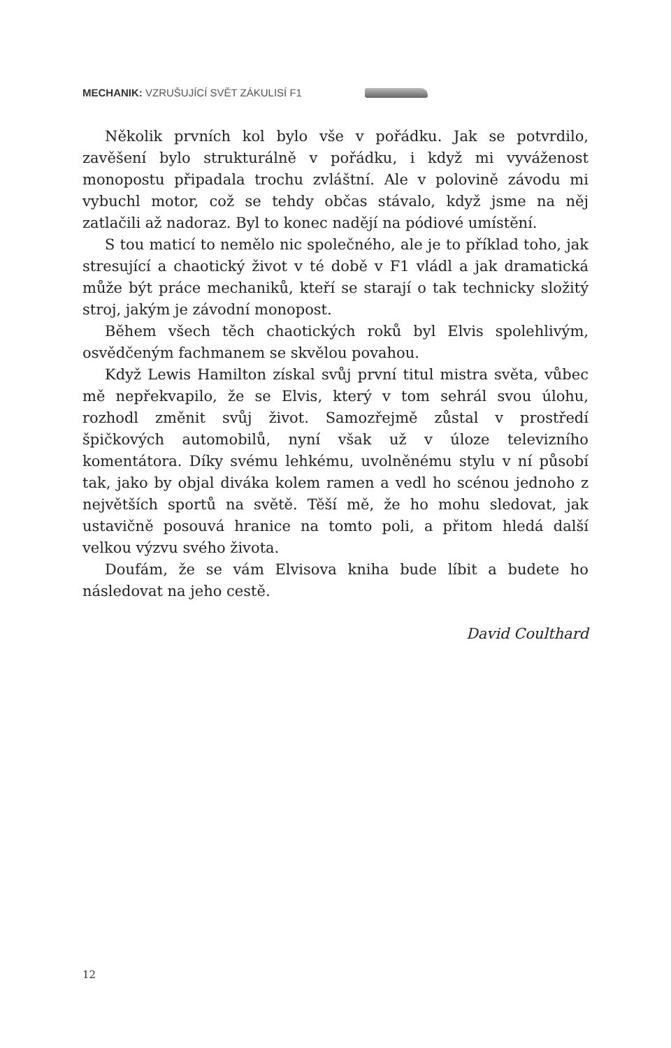MECHANIK: VZRUŠUJÍCÍ SVĚT ZÁKULISÍ F1
Několik prvních kol bylo vše v pořádku. Jak se potvrdilo, zavěšení bylo strukturálně v pořádku, i když mi vyváženost monopostu připadala trochu zvláštní. Ale v polovině závodu mi vybuchl motor, což se tehdy občas stávalo, když jsme na něj zatlačili až nadoraz. Byl to konec nadějí na pódiové umístění.
S tou maticí to nemělo nic společného, ale je to příklad toho, jak stresující a chaotický život v té době v F1 vládl a jak dramatická může být práce mechaniků, kteří se starají o tak technicky složitý stroj, jakým je závodní monopost.
Během všech těch chaotických roků byl Elvis spolehlivým, osvědčeným fachmanem se skvělou povahou.
Když Lewis Hamilton získal svůj první titul mistra světa, vůbec mě nepřekvapilo, že se Elvis, který v tom sehrál svou úlohu, rozhodl změnit svůj život. Samozřejmě zůstal v prostředí špičkových automobilů, nyní však už v úloze televizního komentátora. Díky svému lehkému, uvolněnému stylu v ní působí tak, jako by objal diváka kolem ramen a vedl ho scénou jednoho z největších sportů na světě. Těší mě, že ho mohu sledovat, jak ustavičně posouvá hranice na tomto poli, a přitom hledá další velkou výzvu svého života.
Doufám, že se vám Elvisova kniha bude líbit a budete ho následovat na jeho cestě.
David Coulthard
12